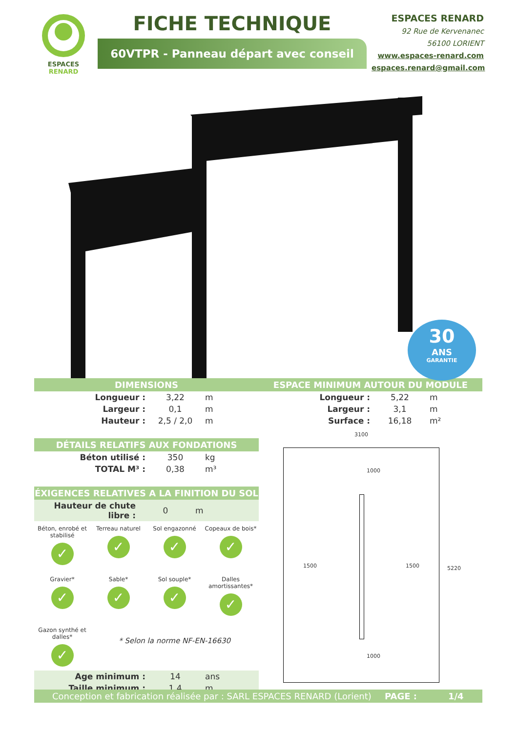ESPACES
RENARD
FICHE TECHNIQUE
60VTPR - Panneau départ avec conseil
ESPACES RENARD
92 Rue de Kervenanec
56100 LORIENT
www.espaces-renard.com
espaces.renard@gmail.com
30
ANS
GARANTIE
DIMENSIONS
| Longueur : | 3,22 | m |
| Largeur : | 0,1 | m |
| Hauteur : | 2,5 / 2,0 | m |
DÉTAILS RELATIFS AUX FONDATIONS
| Béton utilisé : | 350 | kg |
| TOTAL M³ : | 0,38 | m³ |
ÉXIGENCES RELATIVES A LA FINITION DU SOL
| Hauteur de chute libre : | 0 | m |
Béton, enrobé et stabilisé
✓
Terreau naturel
✓
Sol engazonné
✓
Copeaux de bois*
✓
Gravier*
✓
Sable*
✓
Sol souple*
✓
Dalles amortissantes*
✓
Gazon synthé et dalles*
✓
* Selon la norme NF-EN-16630
| Age minimum : | 14 | ans |
| Taille minimum : | 1,4 | m |
ESPACE MINIMUM AUTOUR DU MODULE
| Longueur : | 5,22 | m |
| Largeur : | 3,1 | m |
| Surface : | 16,18 | m² |
3100
1500 1500
5220
1000
1000
Conception et fabrication réalisée par : SARL ESPACES RENARD (Lorient) PAGE : 1/4